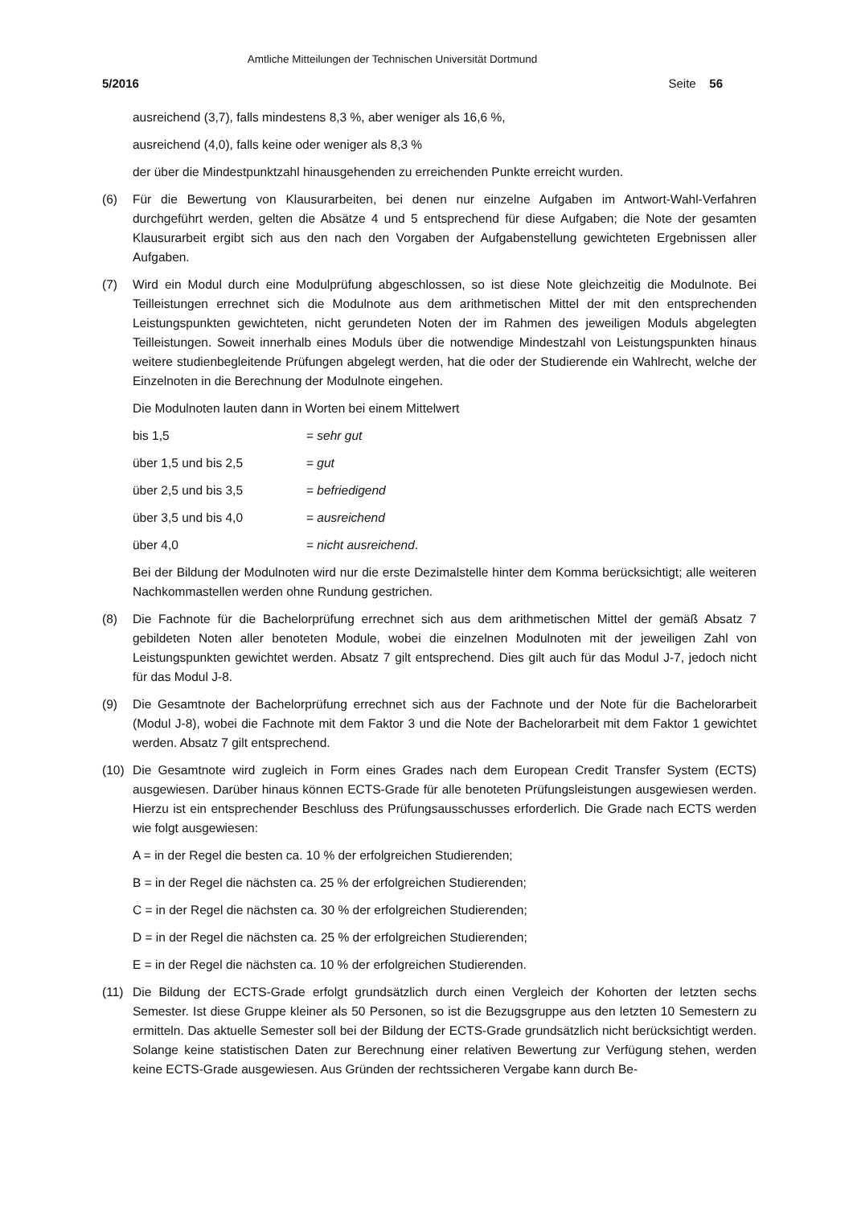Amtliche Mitteilungen der Technischen Universität Dortmund
5/2016 Seite 56
ausreichend (3,7), falls mindestens 8,3 %, aber weniger als 16,6 %,
ausreichend (4,0), falls keine oder weniger als 8,3 %
der über die Mindestpunktzahl hinausgehenden zu erreichenden Punkte erreicht wurden.
(6) Für die Bewertung von Klausurarbeiten, bei denen nur einzelne Aufgaben im Antwort-Wahl-Verfahren durchgeführt werden, gelten die Absätze 4 und 5 entsprechend für diese Aufgaben; die Note der gesamten Klausurarbeit ergibt sich aus den nach den Vorgaben der Aufgabenstellung gewichteten Ergebnissen aller Aufgaben.
(7) Wird ein Modul durch eine Modulprüfung abgeschlossen, so ist diese Note gleichzeitig die Modulnote. Bei Teilleistungen errechnet sich die Modulnote aus dem arithmetischen Mittel der mit den entsprechenden Leistungspunkten gewichteten, nicht gerundeten Noten der im Rahmen des jeweiligen Moduls abgelegten Teilleistungen. Soweit innerhalb eines Moduls über die notwendige Mindestzahl von Leistungspunkten hinaus weitere studienbegleitende Prüfungen abgelegt werden, hat die oder der Studierende ein Wahlrecht, welche der Einzelnoten in die Berechnung der Modulnote eingehen.
Die Modulnoten lauten dann in Worten bei einem Mittelwert
bis 1,5 = sehr gut
über 1,5 und bis 2,5 = gut
über 2,5 und bis 3,5 = befriedigend
über 3,5 und bis 4,0 = ausreichend
über 4,0 = nicht ausreichend.
Bei der Bildung der Modulnoten wird nur die erste Dezimalstelle hinter dem Komma berücksichtigt; alle weiteren Nachkommastellen werden ohne Rundung gestrichen.
(8) Die Fachnote für die Bachelorprüfung errechnet sich aus dem arithmetischen Mittel der gemäß Absatz 7 gebildeten Noten aller benoteten Module, wobei die einzelnen Modulnoten mit der jeweiligen Zahl von Leistungspunkten gewichtet werden. Absatz 7 gilt entsprechend. Dies gilt auch für das Modul J-7, jedoch nicht für das Modul J-8.
(9) Die Gesamtnote der Bachelorprüfung errechnet sich aus der Fachnote und der Note für die Bachelorarbeit (Modul J-8), wobei die Fachnote mit dem Faktor 3 und die Note der Bachelorarbeit mit dem Faktor 1 gewichtet werden. Absatz 7 gilt entsprechend.
(10) Die Gesamtnote wird zugleich in Form eines Grades nach dem European Credit Transfer System (ECTS) ausgewiesen. Darüber hinaus können ECTS-Grade für alle benoteten Prüfungsleistungen ausgewiesen werden. Hierzu ist ein entsprechender Beschluss des Prüfungsausschusses erforderlich. Die Grade nach ECTS werden wie folgt ausgewiesen:
A = in der Regel die besten ca. 10 % der erfolgreichen Studierenden;
B = in der Regel die nächsten ca. 25 % der erfolgreichen Studierenden;
C = in der Regel die nächsten ca. 30 % der erfolgreichen Studierenden;
D = in der Regel die nächsten ca. 25 % der erfolgreichen Studierenden;
E = in der Regel die nächsten ca. 10 % der erfolgreichen Studierenden.
(11) Die Bildung der ECTS-Grade erfolgt grundsätzlich durch einen Vergleich der Kohorten der letzten sechs Semester. Ist diese Gruppe kleiner als 50 Personen, so ist die Bezugsgruppe aus den letzten 10 Semestern zu ermitteln. Das aktuelle Semester soll bei der Bildung der ECTS-Grade grundsätzlich nicht berücksichtigt werden. Solange keine statistischen Daten zur Berechnung einer relativen Bewertung zur Verfügung stehen, werden keine ECTS-Grade ausgewiesen. Aus Gründen der rechtssicheren Vergabe kann durch Be-